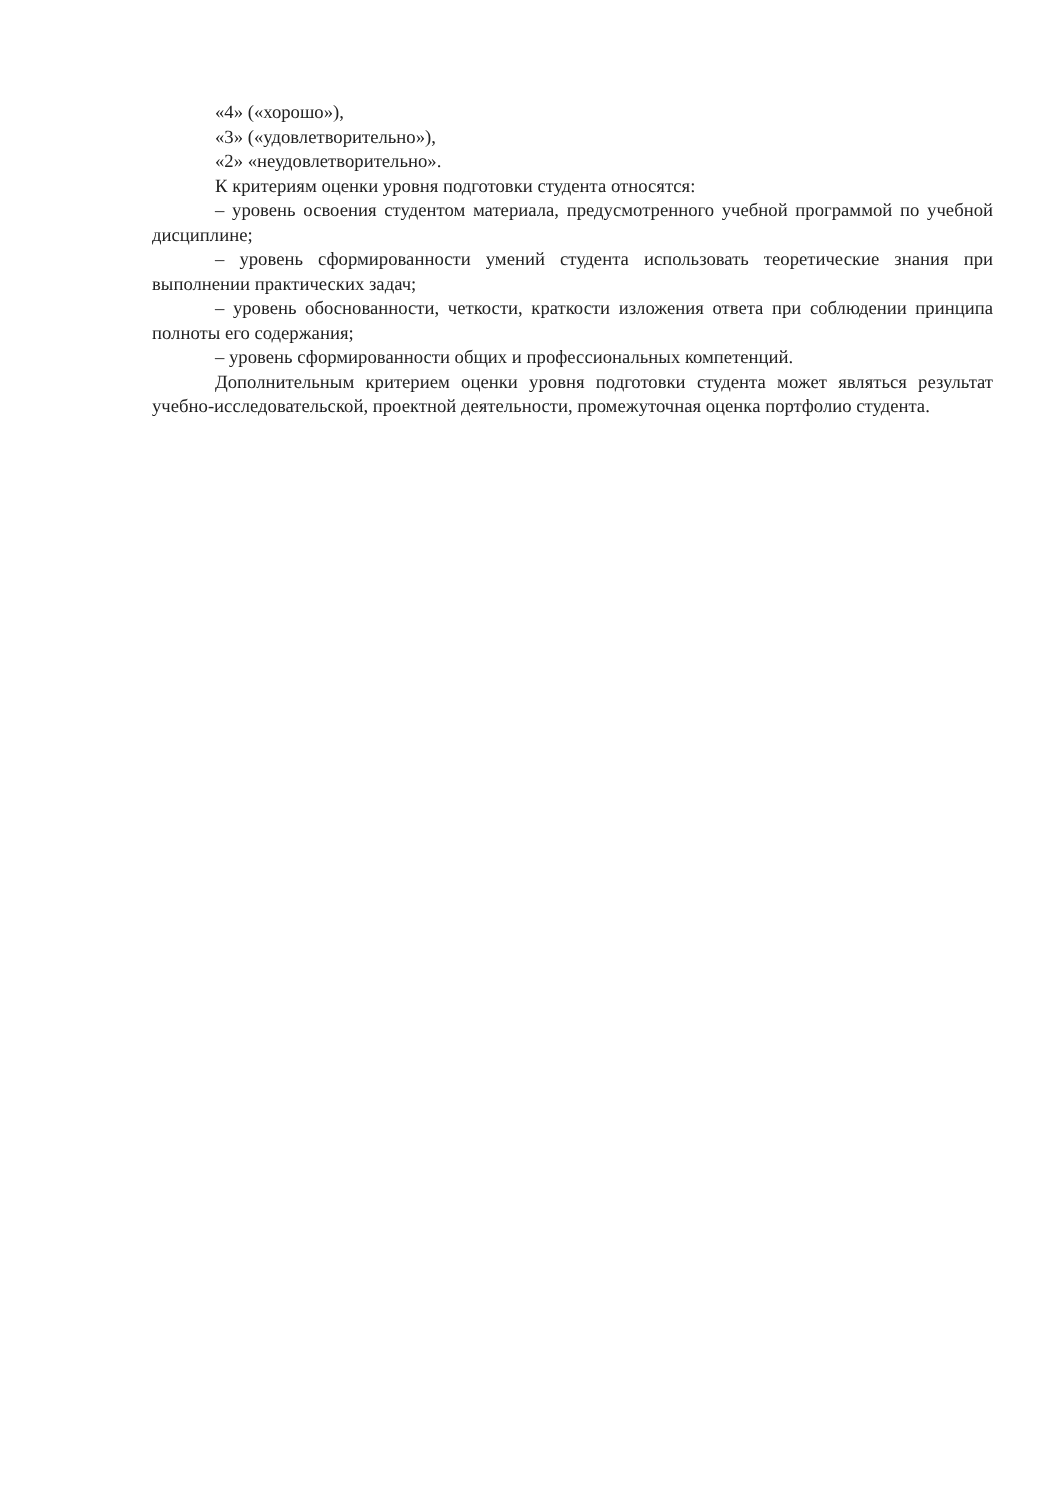«4» («хорошо»),
«3» («удовлетворительно»),
«2» «неудовлетворительно».
К критериям оценки уровня подготовки студента относятся:
– уровень освоения студентом материала, предусмотренного учебной программой по учебной дисциплине;
– уровень сформированности умений студента использовать теоретические знания при выполнении практических задач;
– уровень обоснованности, четкости, краткости изложения ответа при соблюдении принципа полноты его содержания;
– уровень сформированности общих и профессиональных компетенций.
Дополнительным критерием оценки уровня подготовки студента может являться результат учебно-исследовательской, проектной деятельности, промежуточная оценка портфолио студента.